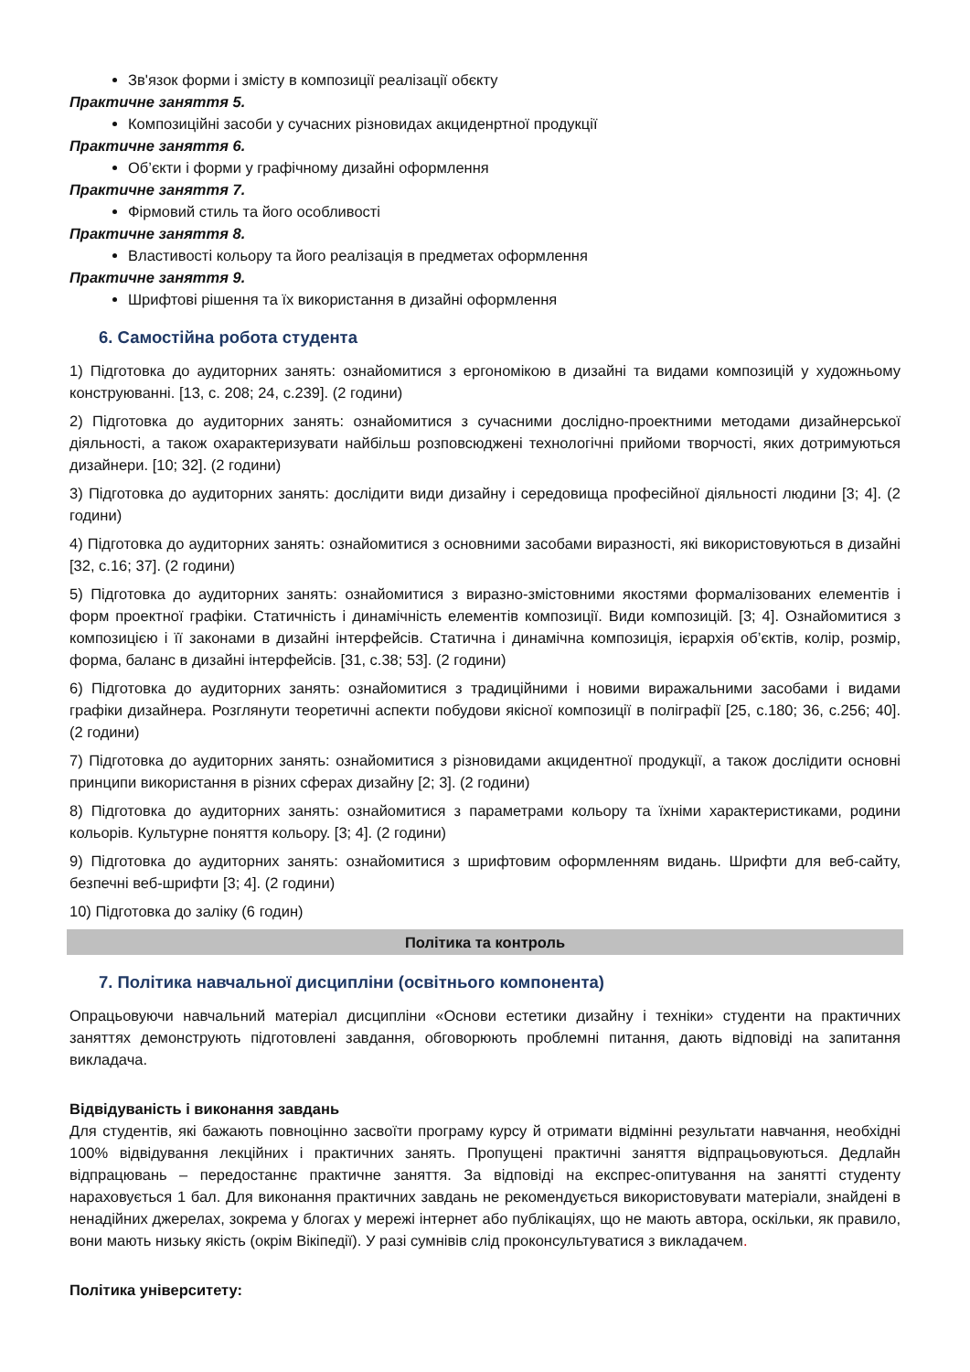Зв'язок форми і змісту в композиції реалізації обєкту
Практичне заняття 5.
Композиційні засоби у сучасних різновидах акциденртної продукції
Практичне заняття 6.
Об’єкти і форми у графічному дизайні оформлення
Практичне заняття 7.
Фірмовий стиль та його особливості
Практичне заняття 8.
Властивості кольору та його реалізація в предметах оформлення
Практичне заняття 9.
Шрифтові рішення та їх використання в дизайні оформлення
6. Самостійна робота студента
1) Підготовка до аудиторних занять: ознайомитися з ергономікою в дизайні та видами композицій у художньому конструюванні. [13, с. 208; 24, с.239]. (2 години)
2) Підготовка до аудиторних занять: ознайомитися з сучасними дослідно-проектними методами дизайнерської діяльності, а також охарактеризувати найбільш розповсюджені технологічні прийоми творчості, яких дотримуються дизайнери. [10; 32]. (2 години)
3) Підготовка до аудиторних занять: дослідити види дизайну і середовища професійної діяльності людини [3; 4]. (2 години)
4) Підготовка до аудиторних занять: ознайомитися з основними засобами виразності, які використовуються в дизайні [32, с.16; 37]. (2 години)
5) Підготовка до аудиторних занять: ознайомитися з виразно-змістовними якостями формалізованих елементів і форм проектної графіки. Статичність і динамічність елементів композиції. Види композицій. [3; 4]. Ознайомитися з композицією і її законами в дизайні інтерфейсів. Статична і динамічна композиція, ієрархія об’єктів, колір, розмір, форма, баланс в дизайні інтерфейсів. [31, с.38; 53]. (2 години)
6) Підготовка до аудиторних занять: ознайомитися з традиційними і новими виражальними засобами і видами графіки дизайнера. Розглянути теоретичні аспекти побудови якісної композиції в поліграфії [25, с.180; 36, с.256; 40]. (2 години)
7) Підготовка до аудиторних занять: ознайомитися з різновидами акцидентної продукції, а також дослідити основні принципи використання в різних сферах дизайну [2; 3]. (2 години)
8) Підготовка до аудиторних занять: ознайомитися з параметрами кольору та їхніми характеристиками, родини кольорів. Культурне поняття кольору. [3; 4]. (2 години)
9) Підготовка до аудиторних занять: ознайомитися з шрифтовим оформленням видань. Шрифти для веб-сайту, безпечні веб-шрифти [3; 4]. (2 години)
10) Підготовка до заліку (6 годин)
Політика та контроль
7. Політика навчальної дисципліни (освітнього компонента)
Опрацьовуючи навчальний матеріал дисципліни «Основи естетики дизайну і техніки» студенти на практичних заняттях демонструють підготовлені завдання, обговорюють проблемні питання, дають відповіді на запитання викладача.
Відвідуваність і виконання завдань
Для студентів, які бажають повноцінно засвоїти програму курсу й отримати відмінні результати навчання, необхідні 100% відвідування лекційних і практичних занять. Пропущені практичні заняття відпрацьовуються. Дедлайн відпрацювань – передостаннє практичне заняття. За відповіді на експрес-опитування на занятті студенту нараховується 1 бал. Для виконання практичних завдань не рекомендується використовувати матеріали, знайдені в ненадійних джерелах, зокрема у блогах у мережі інтернет або публікаціях, що не мають автора, оскільки, як правило, вони мають низьку якість (окрім Вікіпедії). У разі сумнівів слід проконсультуватися з викладачем.
Політика університету: